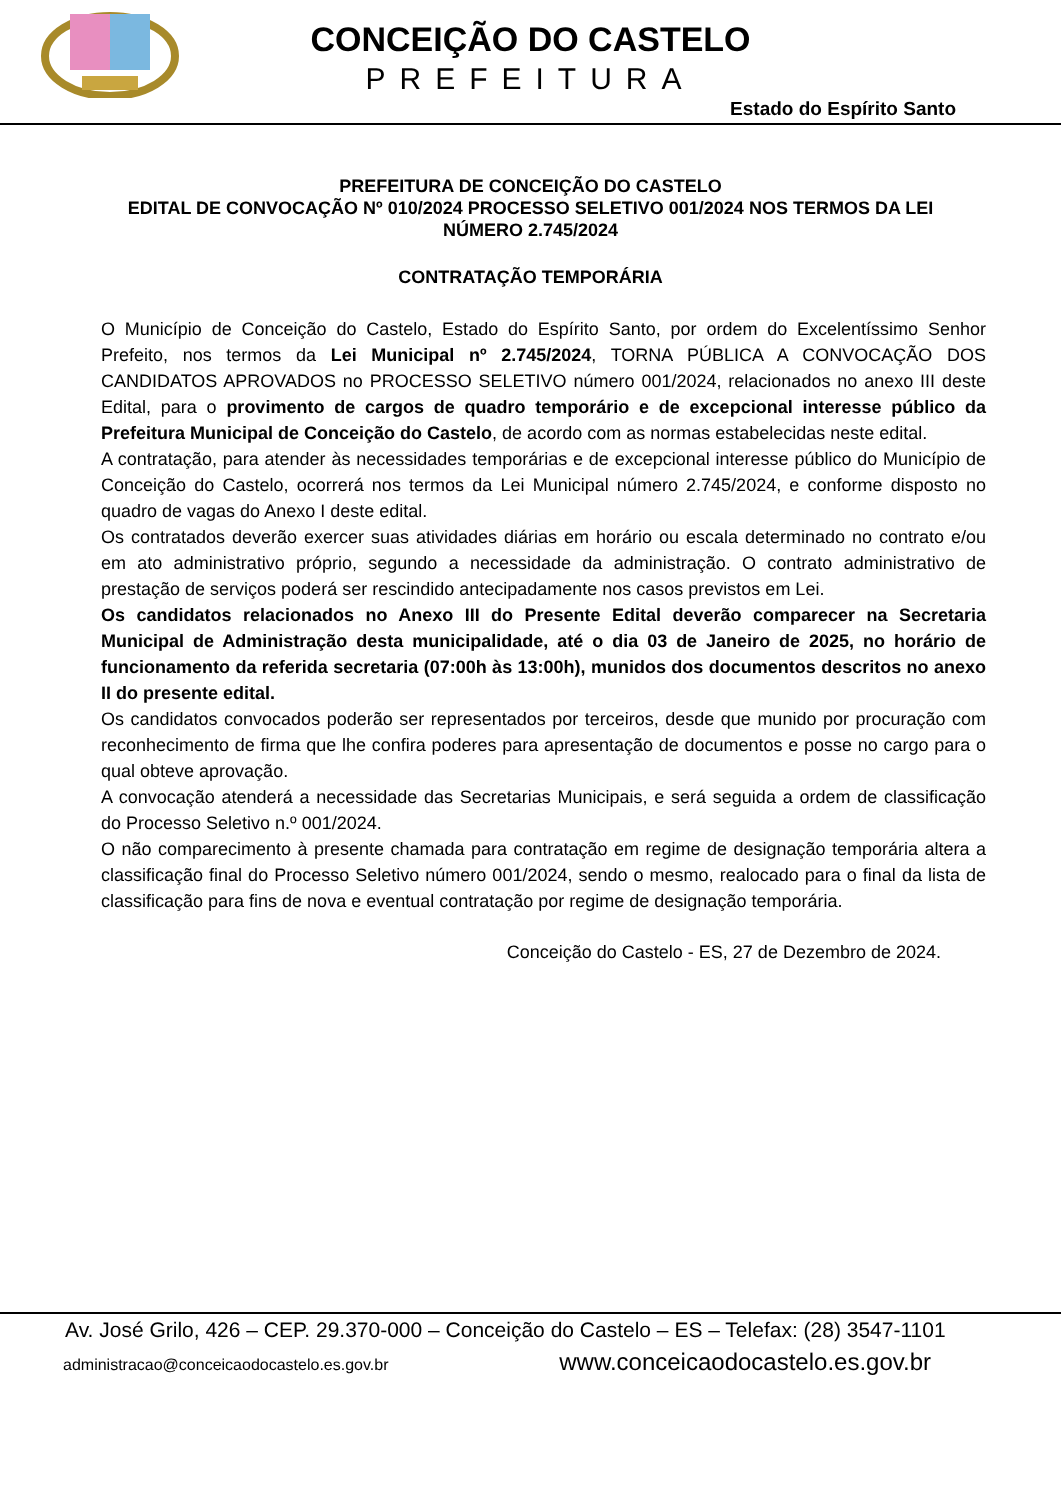CONCEIÇÃO DO CASTELO
PREFEITURA
Estado do Espírito Santo
PREFEITURA DE CONCEIÇÃO DO CASTELO
EDITAL DE CONVOCAÇÃO Nº 010/2024 PROCESSO SELETIVO 001/2024 NOS TERMOS DA LEI NÚMERO 2.745/2024
CONTRATAÇÃO TEMPORÁRIA
O Município de Conceição do Castelo, Estado do Espírito Santo, por ordem do Excelentíssimo Senhor Prefeito, nos termos da Lei Municipal nº 2.745/2024, TORNA PÚBLICA A CONVOCAÇÃO DOS CANDIDATOS APROVADOS no PROCESSO SELETIVO número 001/2024, relacionados no anexo III deste Edital, para o provimento de cargos de quadro temporário e de excepcional interesse público da Prefeitura Municipal de Conceição do Castelo, de acordo com as normas estabelecidas neste edital.
A contratação, para atender às necessidades temporárias e de excepcional interesse público do Município de Conceição do Castelo, ocorrerá nos termos da Lei Municipal número 2.745/2024, e conforme disposto no quadro de vagas do Anexo I deste edital.
Os contratados deverão exercer suas atividades diárias em horário ou escala determinado no contrato e/ou em ato administrativo próprio, segundo a necessidade da administração. O contrato administrativo de prestação de serviços poderá ser rescindido antecipadamente nos casos previstos em Lei.
Os candidatos relacionados no Anexo III do Presente Edital deverão comparecer na Secretaria Municipal de Administração desta municipalidade, até o dia 03 de Janeiro de 2025, no horário de funcionamento da referida secretaria (07:00h às 13:00h), munidos dos documentos descritos no anexo II do presente edital.
Os candidatos convocados poderão ser representados por terceiros, desde que munido por procuração com reconhecimento de firma que lhe confira poderes para apresentação de documentos e posse no cargo para o qual obteve aprovação.
A convocação atenderá a necessidade das Secretarias Municipais, e será seguida a ordem de classificação do Processo Seletivo n.º 001/2024.
O não comparecimento à presente chamada para contratação em regime de designação temporária altera a classificação final do Processo Seletivo número 001/2024, sendo o mesmo, realocado para o final da lista de classificação para fins de nova e eventual contratação por regime de designação temporária.
Conceição do Castelo - ES, 27 de Dezembro de 2024.
Av. José Grilo, 426 – CEP. 29.370-000 – Conceição do Castelo – ES – Telefax: (28) 3547-1101
administracao@conceicaodocastelo.es.gov.br www.conceicaodocastelo.es.gov.br